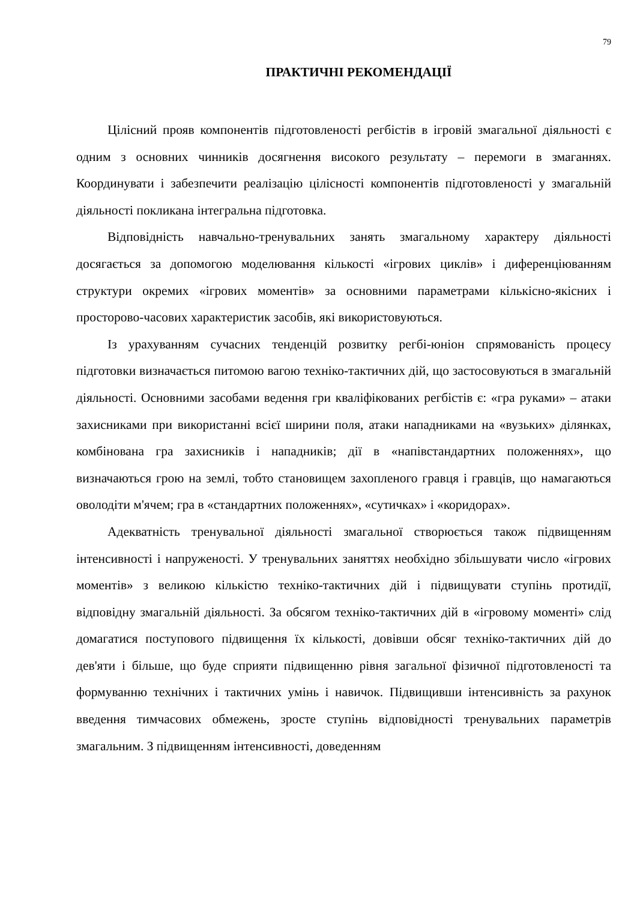79
ПРАКТИЧНІ РЕКОМЕНДАЦІЇ
Цілісний прояв компонентів підготовленості регбістів в ігровій змагальної діяльності є одним з основних чинників досягнення високого результату – перемоги в змаганнях. Координувати і забезпечити реалізацію цілісності компонентів підготовленості у змагальній діяльності покликана інтегральна підготовка.
Відповідність навчально-тренувальних занять змагальному характеру діяльності досягається за допомогою моделювання кількості «ігрових циклів» і диференціюванням структури окремих «ігрових моментів» за основними параметрами кількісно-якісних і просторово-часових характеристик засобів, які використовуються.
Із урахуванням сучасних тенденцій розвитку регбі-юніон спрямованість процесу підготовки визначається питомою вагою техніко-тактичних дій, що застосовуються в змагальній діяльності. Основними засобами ведення гри кваліфікованих регбістів є: «гра руками» – атаки захисниками при використанні всієї ширини поля, атаки нападниками на «вузьких» ділянках, комбінована гра захисників і нападників; дії в «напівстандартних положеннях», що визначаються грою на землі, тобто становищем захопленого гравця і гравців, що намагаються оволодіти м'ячем; гра в «стандартних положеннях», «сутичках» і «коридорах».
Адекватність тренувальної діяльності змагальної створюється також підвищенням інтенсивності і напруженості. У тренувальних заняттях необхідно збільшувати число «ігрових моментів» з великою кількістю техніко-тактичних дій і підвищувати ступінь протидії, відповідну змагальній діяльності. За обсягом техніко-тактичних дій в «ігровому моменті» слід домагатися поступового підвищення їх кількості, довівши обсяг техніко-тактичних дій до дев'яти і більше, що буде сприяти підвищенню рівня загальної фізичної підготовленості та формуванню технічних і тактичних умінь і навичок. Підвищивши інтенсивність за рахунок введення тимчасових обмежень, зросте ступінь відповідності тренувальних параметрів змагальним. З підвищенням інтенсивності, доведенням